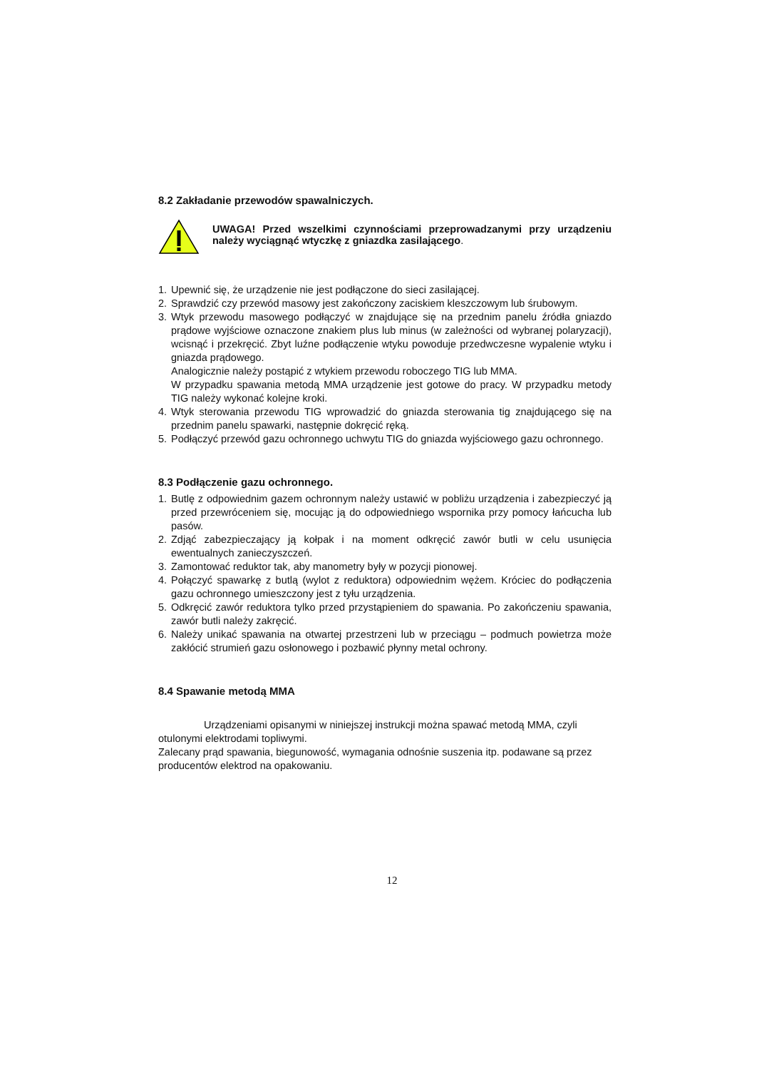8.2 Zakładanie przewodów spawalniczych.
UWAGA! Przed wszelkimi czynnościami przeprowadzanymi przy urządzeniu należy wyciągnąć wtyczkę z gniazdka zasilającego.
1. Upewnić się, że urządzenie nie jest podłączone do sieci zasilającej.
2. Sprawdzić czy przewód masowy jest zakończony zaciskiem kleszczowym lub śrubowym.
3. Wtyk przewodu masowego podłączyć w znajdujące się na przednim panelu źródła gniazdo prądowe wyjściowe oznaczone znakiem plus lub minus (w zależności od wybranej polaryzacji), wcisnąć i przekręcić. Zbyt luźne podłączenie wtyku powoduje przedwczesne wypalenie wtyku i gniazda prądowego.
Analogicznie należy postąpić z wtykiem przewodu roboczego TIG lub MMA.
W przypadku spawania metodą MMA urządzenie jest gotowe do pracy. W przypadku metody TIG należy wykonać kolejne kroki.
4. Wtyk sterowania przewodu TIG wprowadzić do gniazda sterowania tig znajdującego się na przednim panelu spawarki, następnie dokręcić ręką.
5. Podłączyć przewód gazu ochronnego uchwytu TIG do gniazda wyjściowego gazu ochronnego.
8.3 Podłączenie gazu ochronnego.
1. Butlę z odpowiednim gazem ochronnym należy ustawić w pobliżu urządzenia i zabezpieczyć ją przed przewróceniem się, mocując ją do odpowiedniego wspornika przy pomocy łańcucha lub pasów.
2. Zdjąć zabezpieczający ją kołpak i na moment odkręcić zawór butli w celu usunięcia ewentualnych zanieczyszczeń.
3. Zamontować reduktor tak, aby manometry były w pozycji pionowej.
4. Połączyć spawarkę z butlą (wylot z reduktora) odpowiednim wężem. Króciec do podłączenia gazu ochronnego umieszczony jest z tyłu urządzenia.
5. Odkręcić zawór reduktora tylko przed przystąpieniem do spawania. Po zakończeniu spawania, zawór butli należy zakręcić.
6. Należy unikać spawania na otwartej przestrzeni lub w przeciągu – podmuch powietrza może zakłócić strumień gazu osłonowego i pozbawić płynny metal ochrony.
8.4 Spawanie metodą MMA
Urządzeniami opisanymi w niniejszej instrukcji można spawać metodą MMA, czyli otulonymi elektrodami topliwymi.
Zalecany prąd spawania, biegunowość, wymagania odnośnie suszenia itp. podawane są przez producentów elektrod na opakowaniu.
12